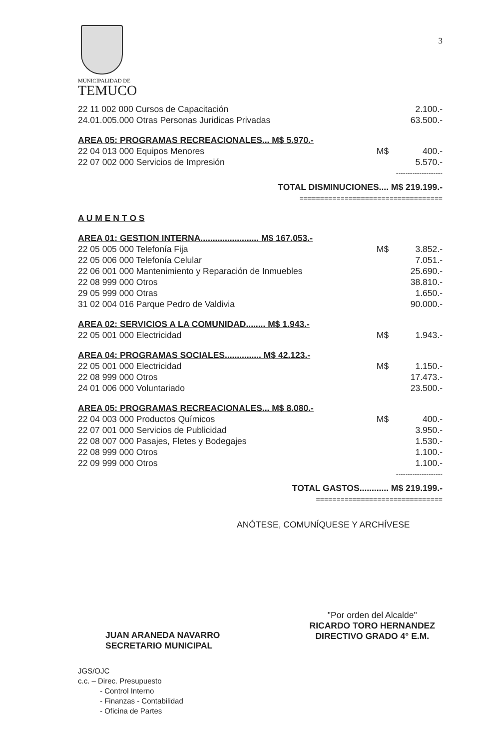MUNICIPALIDAD DE
TEMUCO
3
| 22 11 002 000 Cursos de Capacitación | | 2.100.- |
| 24.01.005.000 Otras Personas Juridicas Privadas | | 63.500.- |
| AREA 05: PROGRAMAS RECREACIONALES... M$ 5.970.- | | |
| 22 04 013 000 Equipos Menores | M$ | 400.- |
| 22 07 002 000 Servicios de Impresión | | 5.570.- |
| -------------------- | | |
| TOTAL DISMINUCIONES.... M$ 219.199.- | | |
| =================================== | | |
| A U M E N T O S | | |
| AREA 01: GESTION INTERNA........................ M$ 167.053.- | | |
| 22 05 005 000 Telefonía Fija | M$ | 3.852.- |
| 22 05 006 000 Telefonía Celular | | 7.051.- |
| 22 06 001 000 Mantenimiento y Reparación de Inmuebles | | 25.690.- |
| 22 08 999 000 Otros | | 38.810.- |
| 29 05 999 000 Otras | | 1.650.- |
| 31 02 004 016 Parque Pedro de Valdivia | | 90.000.- |
| AREA 02: SERVICIOS A LA COMUNIDAD........ M$ 1.943.- | | |
| 22 05 001 000 Electricidad | M$ | 1.943.- |
| AREA 04: PROGRAMAS SOCIALES............... M$ 42.123.- | | |
| 22 05 001 000 Electricidad | M$ | 1.150.- |
| 22 08 999 000 Otros | | 17.473.- |
| 24 01 006 000 Voluntariado | | 23.500.- |
| AREA 05: PROGRAMAS RECREACIONALES... M$ 8.080.- | | |
| 22 04 003 000 Productos Químicos | M$ | 400.- |
| 22 07 001 000 Servicios de Publicidad | | 3.950.- |
| 22 08 007 000 Pasajes, Fletes y Bodegajes | | 1.530.- |
| 22 08 999 000 Otros | | 1.100.- |
| 22 09 999 000 Otros | | 1.100.- |
| -------------------- | | |
| TOTAL GASTOS............ M$ 219.199.- | | |
| =============================== | | |
ANÓTESE, COMUNÍQUESE Y ARCHÍVESE
JUAN ARANEDA NAVARRO
SECRETARIO MUNICIPAL
"Por orden del Alcalde"
RICARDO TORO HERNANDEZ
DIRECTIVO GRADO 4° E.M.
JGS/OJC
c.c. – Direc. Presupuesto
- Control Interno
- Finanzas - Contabilidad
- Oficina de Partes